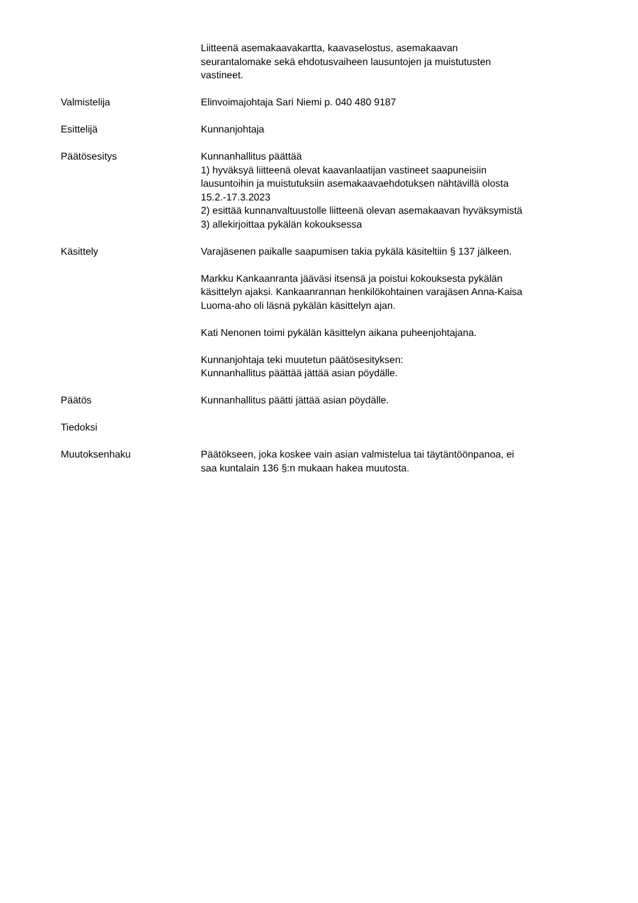Liitteenä asemakaavakartta, kaavaselostus, asemakaavan
seurantalomake sekä ehdotusvaiheen lausuntojen ja muistutusten
vastineet.
Valmistelija Elinvoimajohtaja Sari Niemi p. 040 480 9187
Esittelijä Kunnanjohtaja
Päätösesitys Kunnanhallitus päättää
1) hyväksyä liitteenä olevat kaavanlaatijan vastineet saapuneisiin
lausuntoihin ja muistutuksiin asemakaavaehdotuksen nähtävillä olosta
15.2.-17.3.2023
2) esittää kunnanvaltuustolle liitteenä olevan asemakaavan hyväksymistä
3) allekirjoittaa pykälän kokouksessa
Käsittely Varajäsenen paikalle saapumisen takia pykälä käsiteltiin § 137 jälkeen.
Markku Kankaanranta jääväsi itsensä ja poistui kokouksesta pykälän
käsittelyn ajaksi. Kankaanrannan henkilökohtainen varajäsen Anna-Kaisa
Luoma-aho oli läsnä pykälän käsittelyn ajan.
Kati Nenonen toimi pykälän käsittelyn aikana puheenjohtajana.
Kunnanjohtaja teki muutetun päätösesityksen:
Kunnanhallitus päättää jättää asian pöydälle.
Päätös Kunnanhallitus päätti jättää asian pöydälle.
Tiedoksi
Muutoksenhaku Päätökseen, joka koskee vain asian valmistelua tai täytäntöönpanoa, ei
saa kuntalain 136 §:n mukaan hakea muutosta.